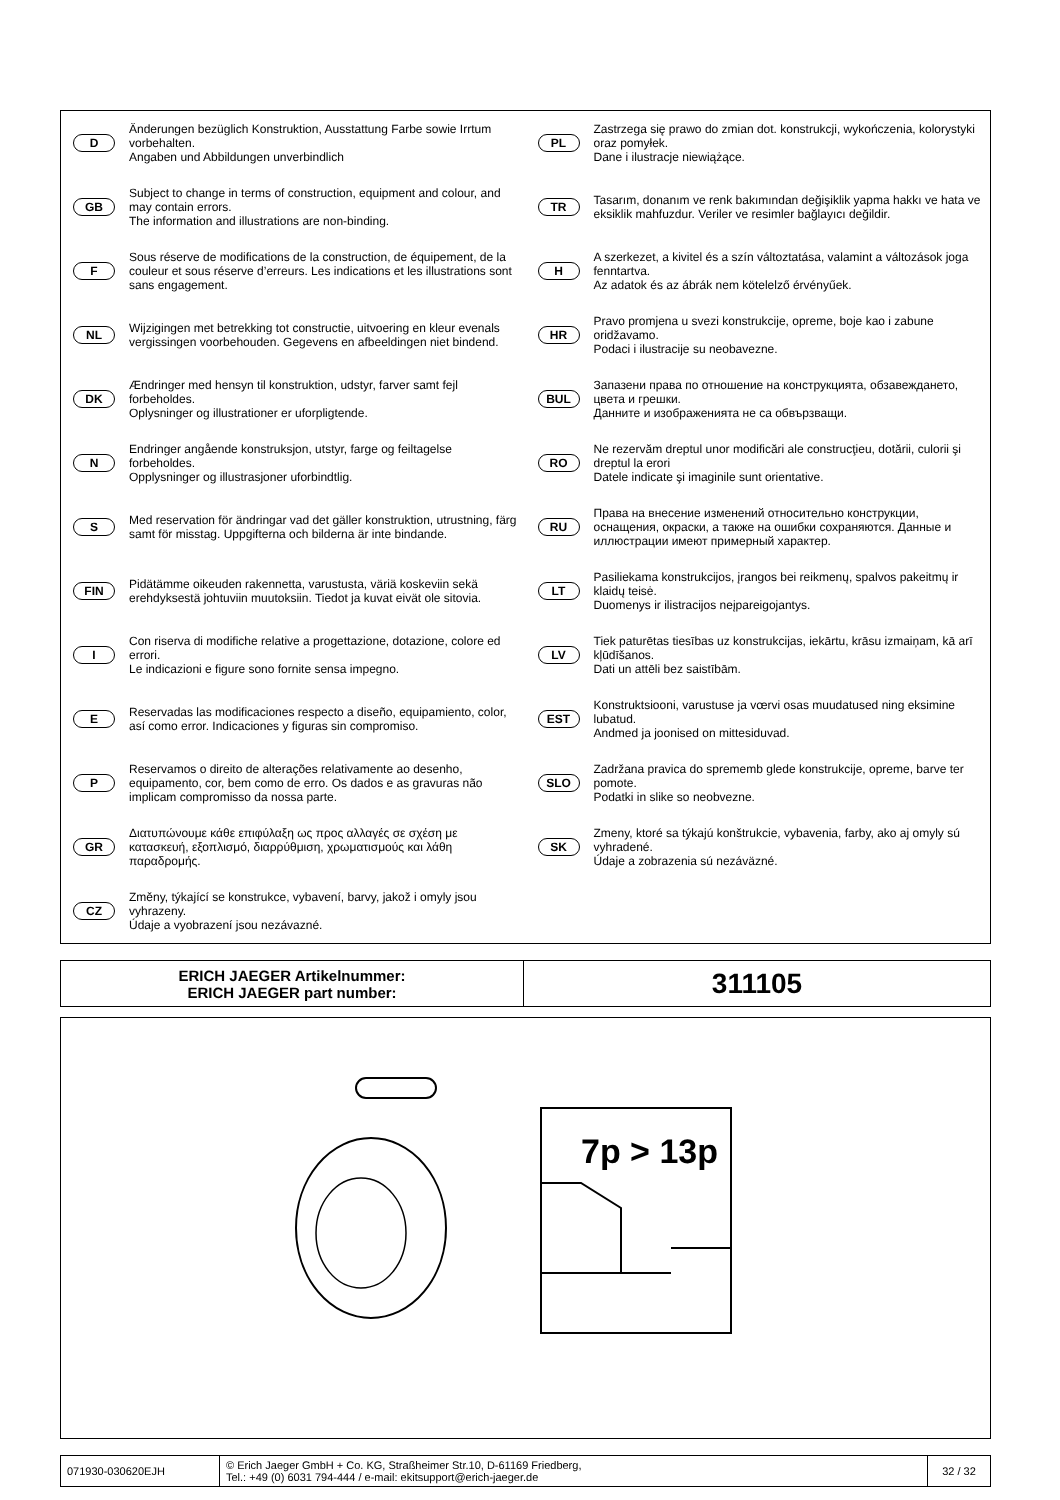D
Änderungen bezüglich Konstruktion, Ausstattung Farbe sowie Irrtum vorbehalten.
Angaben und Abbildungen unverbindlich
GB
Subject to change in terms of construction, equipment and colour, and may contain errors.
The information and illustrations are non-binding.
F
Sous réserve de modifications de la construction, de équipement, de la couleur et sous réserve d’erreurs. Les indications et les illustrations sont sans engagement.
NL
Wijzigingen met betrekking tot constructie, uitvoering en kleur evenals vergissingen voorbehouden. Gegevens en afbeeldingen niet bindend.
DK
Ændringer med hensyn til konstruktion, udstyr, farver samt fejl forbeholdes.
Oplysninger og illustrationer er uforpligtende.
N
Endringer angående konstruksjon, utstyr, farge og feiltagelse forbeholdes.
Opplysninger og illustrasjoner uforbindtlig.
S
Med reservation för ändringar vad det gäller konstruktion, utrustning, färg samt för misstag. Uppgifterna och bilderna är inte bindande.
FIN
Pidätämme oikeuden rakennetta, varustusta, väriä koskeviin sekä erehdyksestä johtuviin muutoksiin. Tiedot ja kuvat eivät ole sitovia.
I
Con riserva di modifiche relative a progettazione, dotazione, colore ed errori.
Le indicazioni e figure sono fornite sensa impegno.
E
Reservadas las modificaciones respecto a diseño, equipamiento, color, así como error. Indicaciones y figuras sin compromiso.
P
Reservamos o direito de alterações relativamente ao desenho, equipamento, cor, bem como de erro. Os dados e as gravuras não implicam compromisso da nossa parte.
GR
Διατυπώνουμε κάθε επιφύλαξη ως προς αλλαγές σε σχέση με κατασκευή, εξοπλισμό, διαρρύθμιση, χρωματισμούς και λάθη παραδρομής.
CZ
Změny, týkající se konstrukce, vybavení, barvy, jakož i omyly jsou vyhrazeny.
Údaje a vyobrazení jsou nezávazné.
PL
Zastrzega się prawo do zmian dot. konstrukcji, wykończenia, kolorystyki oraz pomyłek.
Dane i ilustracje niewiążące.
TR
Tasarım, donanım ve renk bakımından değişiklik yapma hakkı ve hata ve eksiklik mahfuzdur. Veriler ve resimler bağlayıcı değildir.
H
A szerkezet, a kivitel és a szín változtatása, valamint a változások joga fenntartva.
Az adatok és az ábrák nem kötelelző érvényűek.
HR
Pravo promjena u svezi konstrukcije, opreme, boje kao i zabune oridžavamo.
Podaci i ilustracije su neobavezne.
BUL
Запазени права по отношение на конструкцията, обзавеждането, цвета и грешки.
Данните и изображенията не са обвързващи.
RO
Ne rezervăm dreptul unor modificări ale construcţieu, dotării, culorii şi dreptul la erori
Datele indicate şi imaginile sunt orientative.
RU
Права на внесение изменений относительно конструкции, оснащения, окраски, а также на ошибки сохраняются. Данные и иллюстрации имеют примерный характер.
LT
Pasiliekama konstrukcijos, įrangos bei reikmenų, spalvos pakeitmų ir klaidų teisė.
Duomenys ir ilistracijos neįpareigojantys.
LV
Tiek paturētas tiesības uz konstrukcijas, iekārtu, krāsu izmaiņam, kā arī kļūdīšanos.
Dati un attēli bez saistībām.
EST
Konstruktsiooni, varustuse ja vœrvi osas muudatused ning eksimine lubatud.
Andmed ja joonised on mittesiduvad.
SLO
Zadržana pravica do sprememb glede konstrukcije, opreme, barve ter pomote.
Podatki in slike so neobvezne.
SK
Zmeny, ktoré sa týkajú konštrukcie, vybavenia, farby, ako aj omyly sú vyhradené.
Údaje a zobrazenia sú nezáväzné.
ERICH JAEGER Artikelnummer:
ERICH JAEGER part number:
311105
7p > 13p
071930-030620EJH © Erich Jaeger GmbH + Co. KG, Straßheimer Str.10, D-61169 Friedberg,
Tel.: +49 (0) 6031 794-444 / e-mail: ekitsupport@erich-jaeger.de
32 / 32